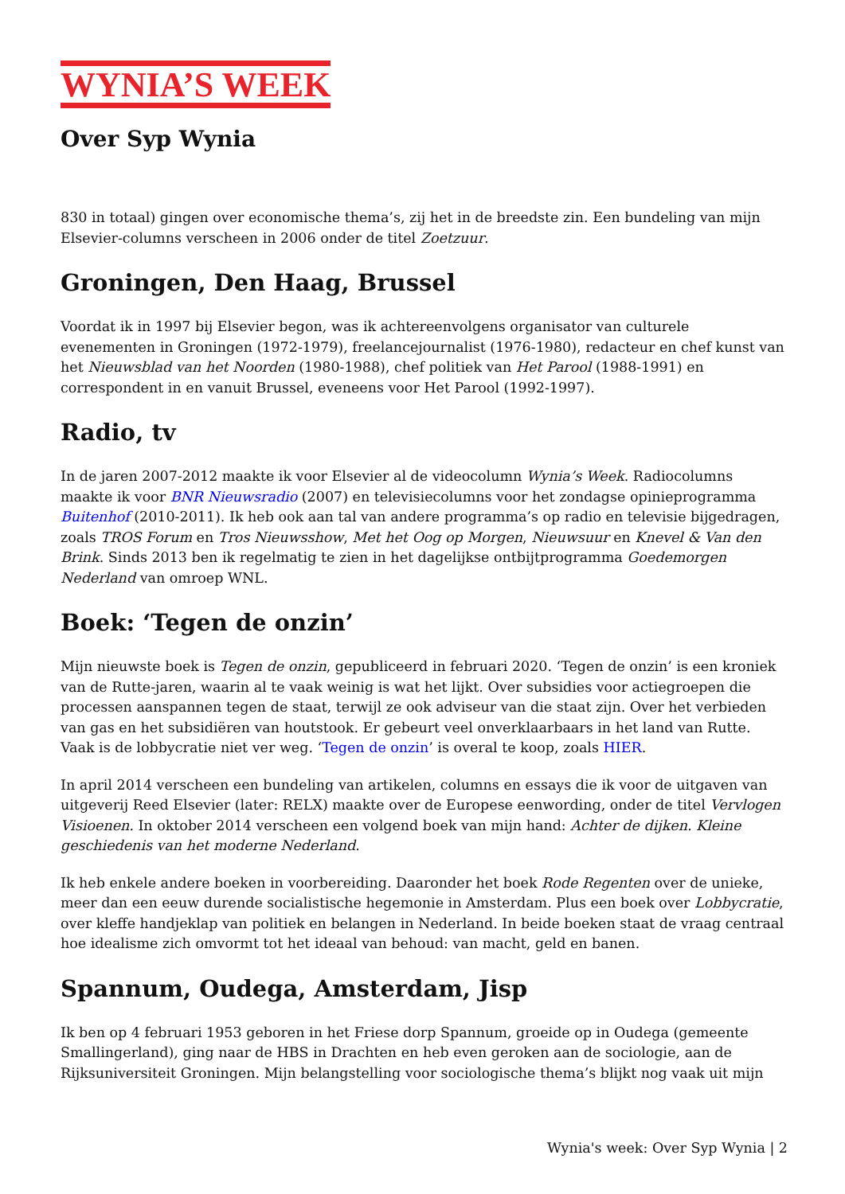WYNIA’S WEEK
Over Syp Wynia
830 in totaal) gingen over economische thema’s, zij het in de breedste zin. Een bundeling van mijn Elsevier-columns verscheen in 2006 onder de titel Zoetzuur.
Groningen, Den Haag, Brussel
Voordat ik in 1997 bij Elsevier begon, was ik achtereenvolgens organisator van culturele evenementen in Groningen (1972-1979), freelancejournalist (1976-1980), redacteur en chef kunst van het Nieuwsblad van het Noorden (1980-1988), chef politiek van Het Parool (1988-1991) en correspondent in en vanuit Brussel, eveneens voor Het Parool (1992-1997).
Radio, tv
In de jaren 2007-2012 maakte ik voor Elsevier al de videocolumn Wynia’s Week. Radiocolumns maakte ik voor BNR Nieuwsradio (2007) en televisiecolumns voor het zondagse opinieprogramma Buitenhof (2010-2011). Ik heb ook aan tal van andere programma’s op radio en televisie bijgedragen, zoals TROS Forum en Tros Nieuwsshow, Met het Oog op Morgen, Nieuwsuur en Knevel & Van den Brink. Sinds 2013 ben ik regelmatig te zien in het dagelijkse ontbijtprogramma Goedemorgen Nederland van omroep WNL.
Boek: ‘Tegen de onzin’
Mijn nieuwste boek is Tegen de onzin, gepubliceerd in februari 2020. ‘Tegen de onzin’ is een kroniek van de Rutte-jaren, waarin al te vaak weinig is wat het lijkt. Over subsidies voor actiegroepen die processen aanspannen tegen de staat, terwijl ze ook adviseur van die staat zijn. Over het verbieden van gas en het subsidiëren van houtstook. Er gebeurt veel onverklaarbaars in het land van Rutte. Vaak is de lobbycratie niet ver weg. ‘Tegen de onzin’ is overal te koop, zoals HIER.
In april 2014 verscheen een bundeling van artikelen, columns en essays die ik voor de uitgaven van uitgeverij Reed Elsevier (later: RELX) maakte over de Europese eenwording, onder de titel Vervlogen Visioenen. In oktober 2014 verscheen een volgend boek van mijn hand: Achter de dijken. Kleine geschiedenis van het moderne Nederland.
Ik heb enkele andere boeken in voorbereiding. Daaronder het boek Rode Regenten over de unieke, meer dan een eeuw durende socialistische hegemonie in Amsterdam. Plus een boek over Lobbycratie, over kleffe handjeklap van politiek en belangen in Nederland. In beide boeken staat de vraag centraal hoe idealisme zich omvormt tot het ideaal van behoud: van macht, geld en banen.
Spannum, Oudega, Amsterdam, Jisp
Ik ben op 4 februari 1953 geboren in het Friese dorp Spannum, groeide op in Oudega (gemeente Smallingerland), ging naar de HBS in Drachten en heb even geroken aan de sociologie, aan de Rijksuniversiteit Groningen. Mijn belangstelling voor sociologische thema’s blijkt nog vaak uit mijn
Wynia's week: Over Syp Wynia | 2